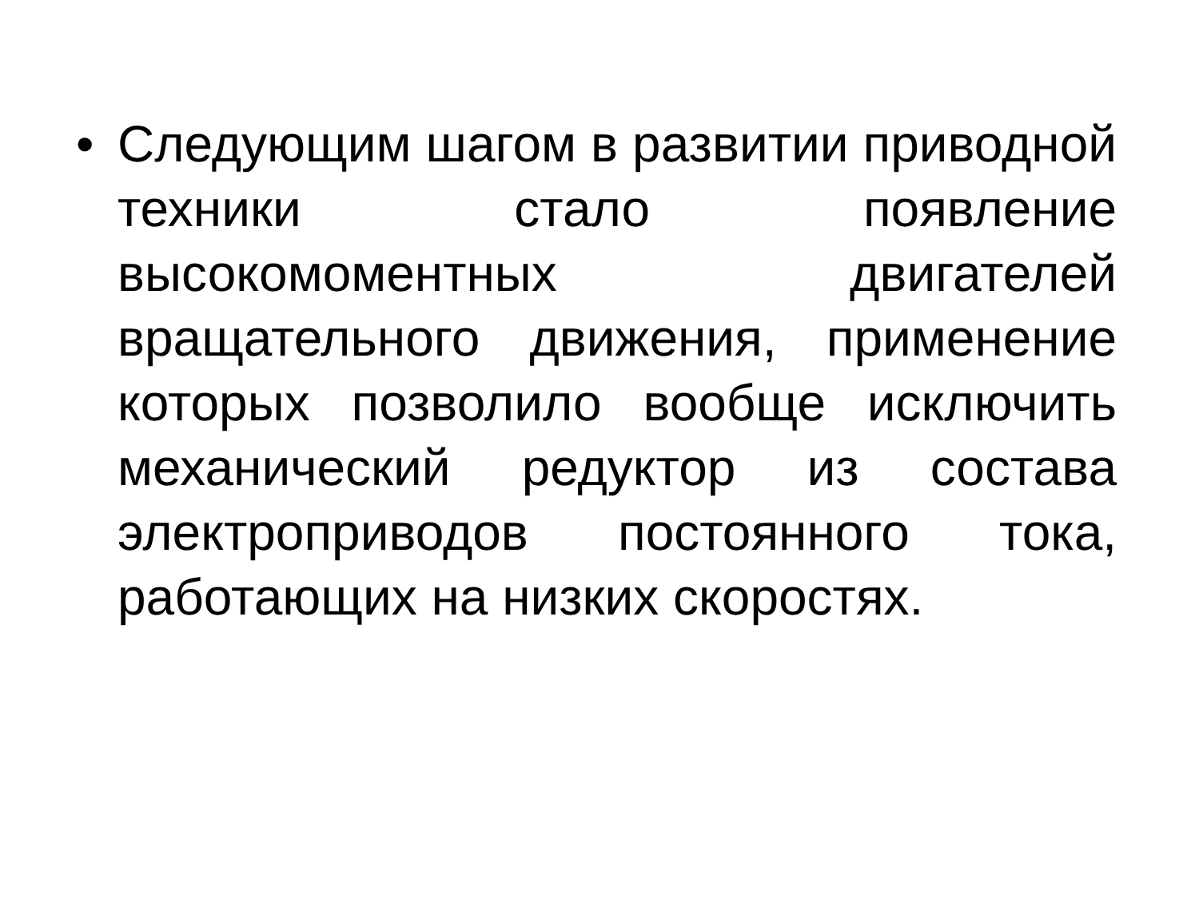• Следующим шагом в развитии приводной техники стало появление высокомоментных двигателей вращательного движения, применение которых позволило вообще исключить механический редуктор из состава электроприводов постоянного тока, работающих на низких скоростях.